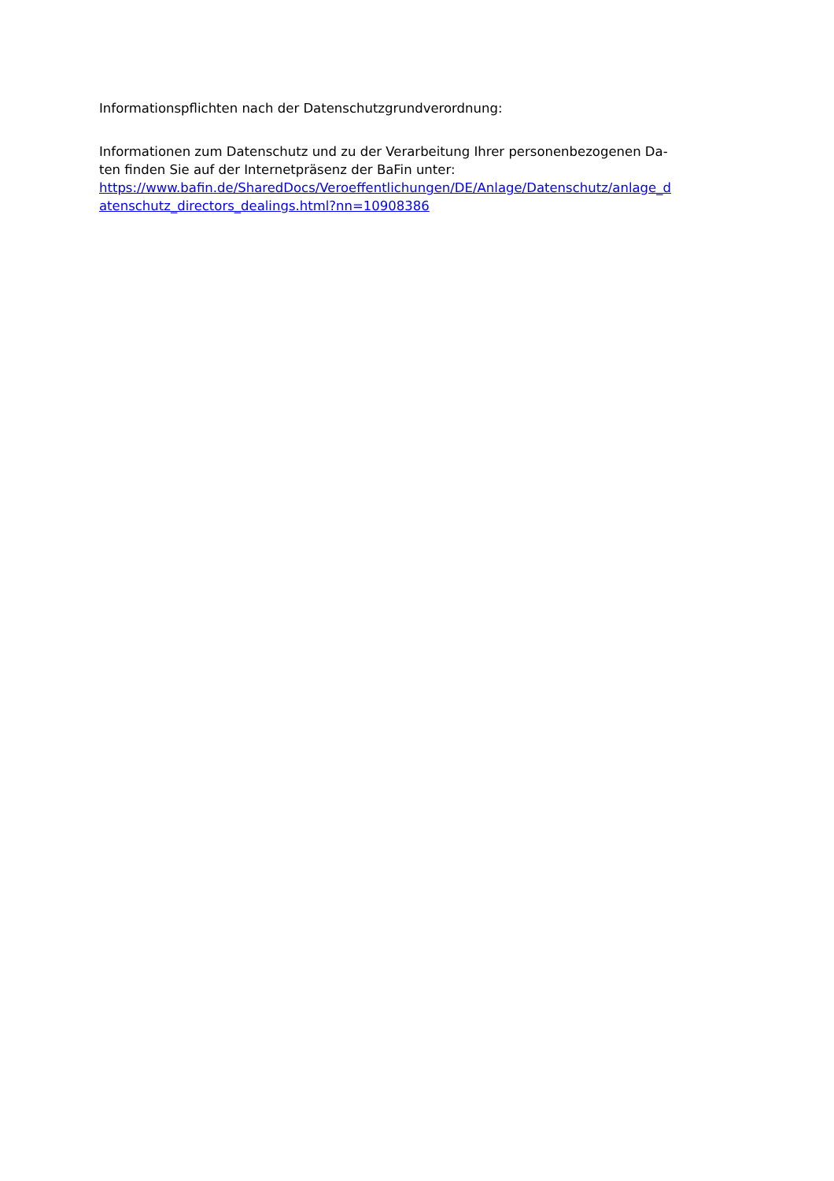Informationspflichten nach der Datenschutzgrundverordnung:
Informationen zum Datenschutz und zu der Verarbeitung Ihrer personenbezogenen Da-
ten finden Sie auf der Internetpräsenz der BaFin unter:
https://www.bafin.de/SharedDocs/Veroeffentlichungen/DE/Anlage/Datenschutz/anlage_d
atenschutz_directors_dealings.html?nn=10908386